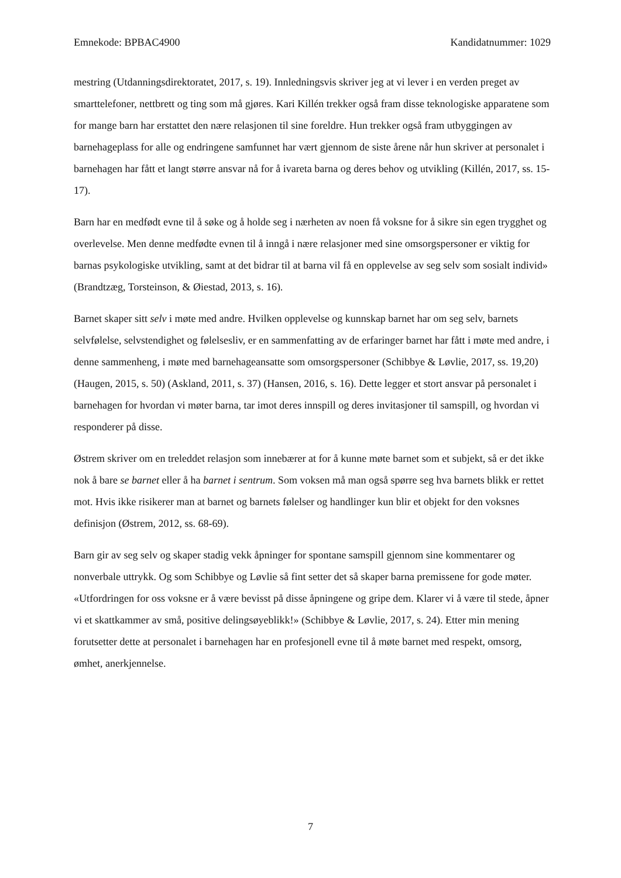Emnekode: BPBAC4900 Kandidatnummer: 1029
mestring (Utdanningsdirektoratet, 2017, s. 19). Innledningsvis skriver jeg at vi lever i en verden preget av smarttelefoner, nettbrett og ting som må gjøres. Kari Killén trekker også fram disse teknologiske apparatene som for mange barn har erstattet den nære relasjonen til sine foreldre. Hun trekker også fram utbyggingen av barnehageplass for alle og endringene samfunnet har vært gjennom de siste årene når hun skriver at personalet i barnehagen har fått et langt større ansvar nå for å ivareta barna og deres behov og utvikling (Killén, 2017, ss. 15-17).
Barn har en medfødt evne til å søke og å holde seg i nærheten av noen få voksne for å sikre sin egen trygghet og overlevelse. Men denne medfødte evnen til å inngå i nære relasjoner med sine omsorgspersoner er viktig for barnas psykologiske utvikling, samt at det bidrar til at barna vil få en opplevelse av seg selv som sosialt individ» (Brandtzæg, Torsteinson, & Øiestad, 2013, s. 16).
Barnet skaper sitt selv i møte med andre. Hvilken opplevelse og kunnskap barnet har om seg selv, barnets selvfølelse, selvstendighet og følelsesliv, er en sammenfatting av de erfaringer barnet har fått i møte med andre, i denne sammenheng, i møte med barnehageansatte som omsorgspersoner (Schibbye & Løvlie, 2017, ss. 19,20) (Haugen, 2015, s. 50) (Askland, 2011, s. 37) (Hansen, 2016, s. 16). Dette legger et stort ansvar på personalet i barnehagen for hvordan vi møter barna, tar imot deres innspill og deres invitasjoner til samspill, og hvordan vi responderer på disse.
Østrem skriver om en treleddet relasjon som innebærer at for å kunne møte barnet som et subjekt, så er det ikke nok å bare se barnet eller å ha barnet i sentrum. Som voksen må man også spørre seg hva barnets blikk er rettet mot. Hvis ikke risikerer man at barnet og barnets følelser og handlinger kun blir et objekt for den voksnes definisjon (Østrem, 2012, ss. 68-69).
Barn gir av seg selv og skaper stadig vekk åpninger for spontane samspill gjennom sine kommentarer og nonverbale uttrykk. Og som Schibbye og Løvlie så fint setter det så skaper barna premissene for gode møter. «Utfordringen for oss voksne er å være bevisst på disse åpningene og gripe dem. Klarer vi å være til stede, åpner vi et skattkammer av små, positive delingsøyeblikk!» (Schibbye & Løvlie, 2017, s. 24). Etter min mening forutsetter dette at personalet i barnehagen har en profesjonell evne til å møte barnet med respekt, omsorg, ømhet, anerkjennelse.
7